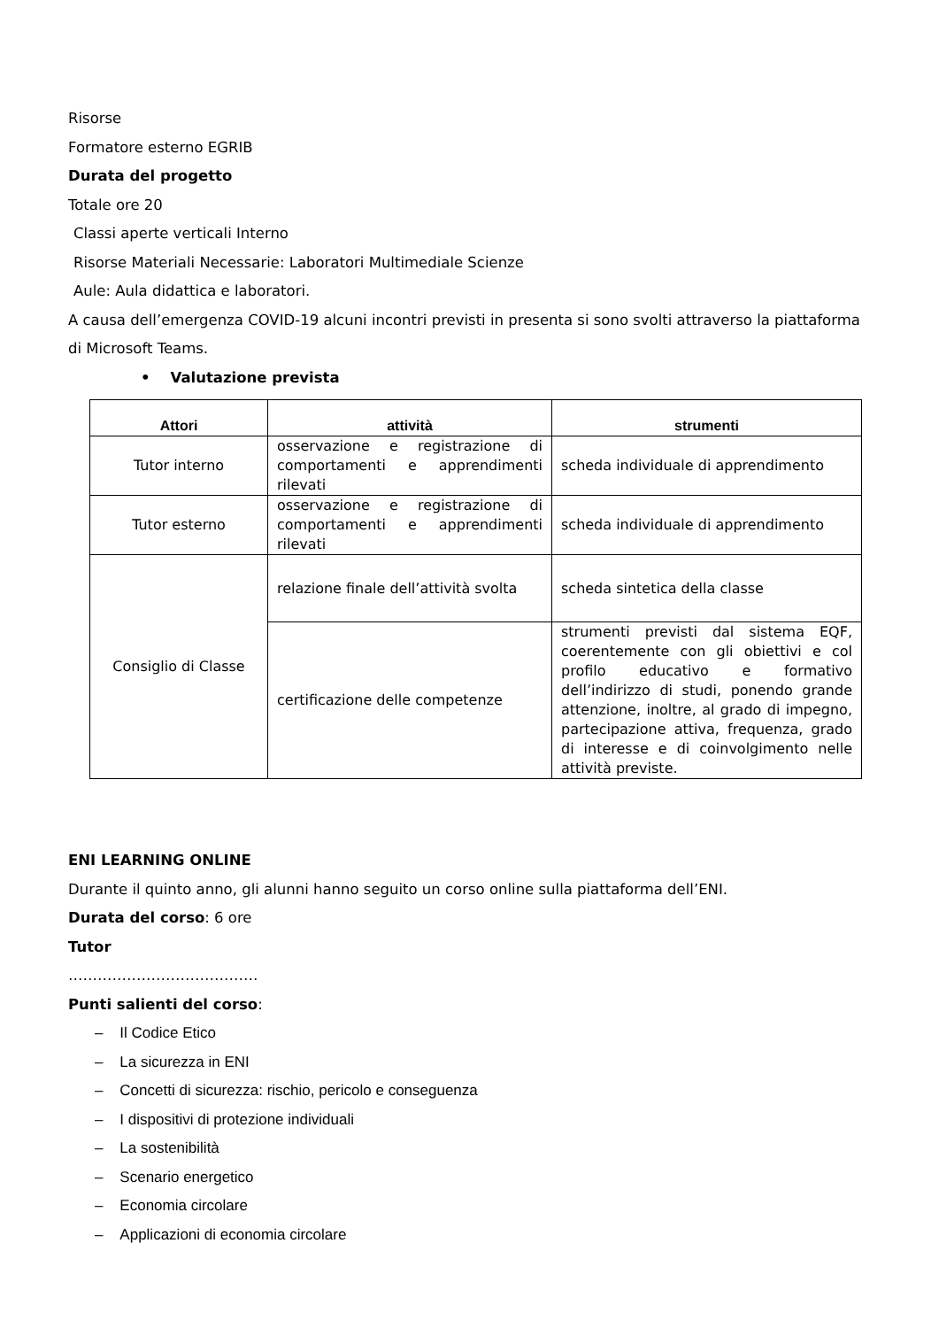Risorse
Formatore esterno EGRIB
Durata del progetto
Totale ore 20
Classi aperte verticali Interno
Risorse Materiali Necessarie: Laboratori Multimediale Scienze
Aule: Aula didattica e laboratori.
A causa dell’emergenza COVID-19 alcuni incontri previsti in presenta si sono svolti attraverso la piattaforma di Microsoft Teams.
• Valutazione prevista
| Attori | attività | strumenti |
| --- | --- | --- |
| Tutor interno | osservazione e registrazione di comportamenti e apprendimenti rilevati | scheda individuale di apprendimento |
| Tutor esterno | osservazione e registrazione di comportamenti e apprendimenti rilevati | scheda individuale di apprendimento |
| Consiglio di Classe | relazione finale dell’attività svolta | scheda sintetica della classe |
| | certificazione delle competenze | strumenti previsti dal sistema EQF, coerentemente con gli obiettivi e col profilo educativo e formativo dell’indirizzo di studi, ponendo grande attenzione, inoltre, al grado di impegno, partecipazione attiva, frequenza, grado di interesse e di coinvolgimento nelle attività previste. |
ENI LEARNING ONLINE
Durante il quinto anno, gli alunni hanno seguito un corso online sulla piattaforma dell’ENI.
Durata del corso: 6 ore
Tutor
…………………………………
Punti salienti del corso:
– Il Codice Etico
– La sicurezza in ENI
– Concetti di sicurezza: rischio, pericolo e conseguenza
– I dispositivi di protezione individuali
– La sostenibilità
– Scenario energetico
– Economia circolare
– Applicazioni di economia circolare